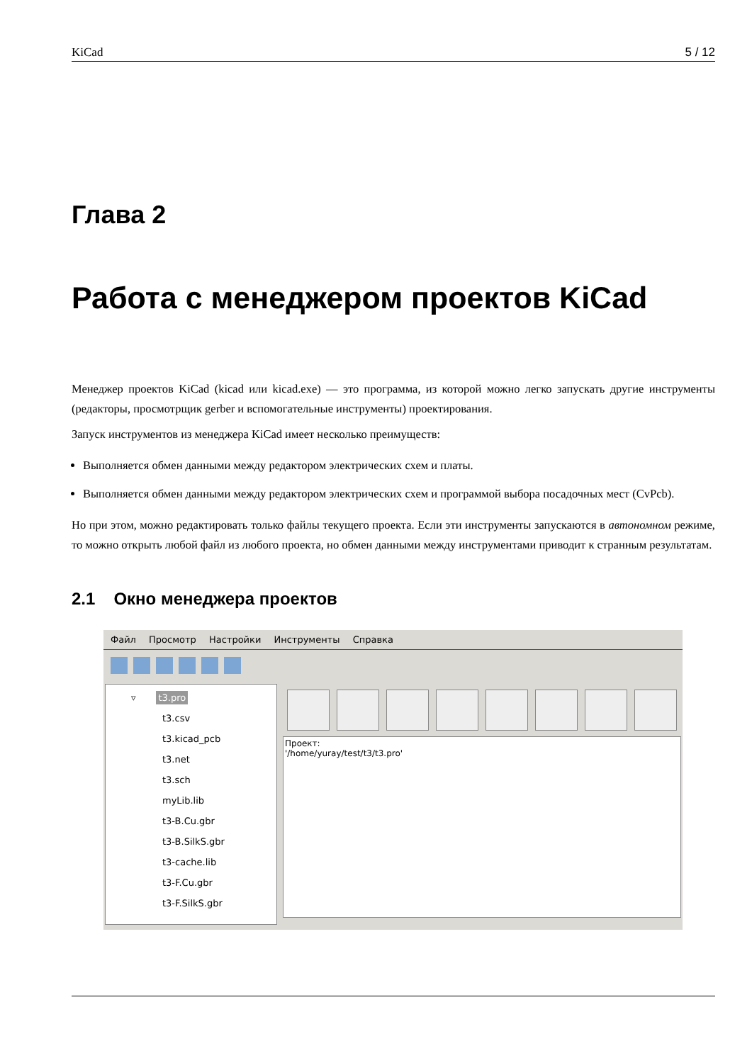KiCad 5 / 12
Глава 2
Работа с менеджером проектов KiCad
Менеджер проектов KiCad (kicad или kicad.exe) — это программа, из которой можно легко запускать другие инструменты (редакторы, просмотрщик gerber и вспомогательные инструменты) проектирования.
Запуск инструментов из менеджера KiCad имеет несколько преимуществ:
Выполняется обмен данными между редактором электрических схем и платы.
Выполняется обмен данными между редактором электрических схем и программой выбора посадочных мест (CvPcb).
Но при этом, можно редактировать только файлы текущего проекта. Если эти инструменты запускаются в автономном режиме, то можно открыть любой файл из любого проекта, но обмен данными между инструментами приводит к странным результатам.
2.1 Окно менеджера проектов
Файл Просмотр Настройки Инструменты Справка
▿ t3.pro
t3.csv
t3.kicad_pcb
t3.net
t3.sch
myLib.lib
t3-B.Cu.gbr
t3-B.SilkS.gbr
t3-cache.lib
t3-F.Cu.gbr
t3-F.SilkS.gbr
Проект:
'/home/yuray/test/t3/t3.pro'